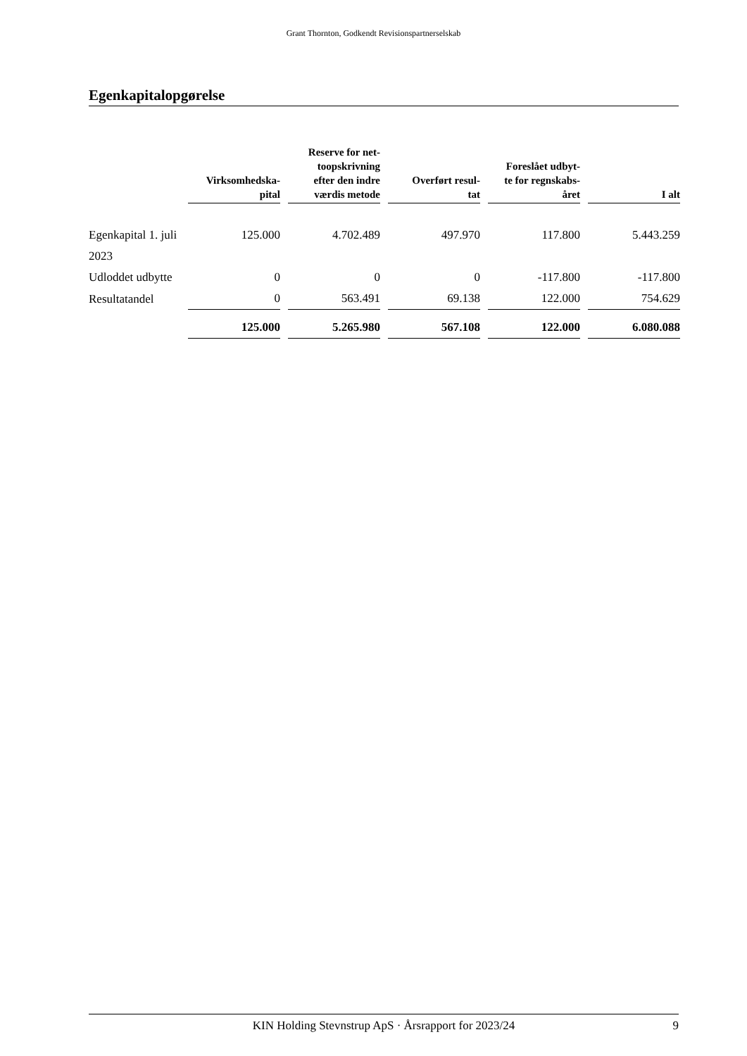Grant Thornton, Godkendt Revisionspartnerselskab
Egenkapitalopgørelse
| | Virksomhedska- pital | Reserve for net- toopskrivning efter den indre værdis metode | Overført resul- tat | Foreslået udbyt- te for regnskabs- året | I alt |
| --- | --- | --- | --- | --- | --- |
| Egenkapital 1. juli 2023 | 125.000 | 4.702.489 | 497.970 | 117.800 | 5.443.259 |
| Udloddet udbytte | 0 | 0 | 0 | -117.800 | -117.800 |
| Resultatandel | 0 | 563.491 | 69.138 | 122.000 | 754.629 |
| | 125.000 | 5.265.980 | 567.108 | 122.000 | 6.080.088 |
KIN Holding Stevnstrup ApS · Årsrapport for 2023/24 9